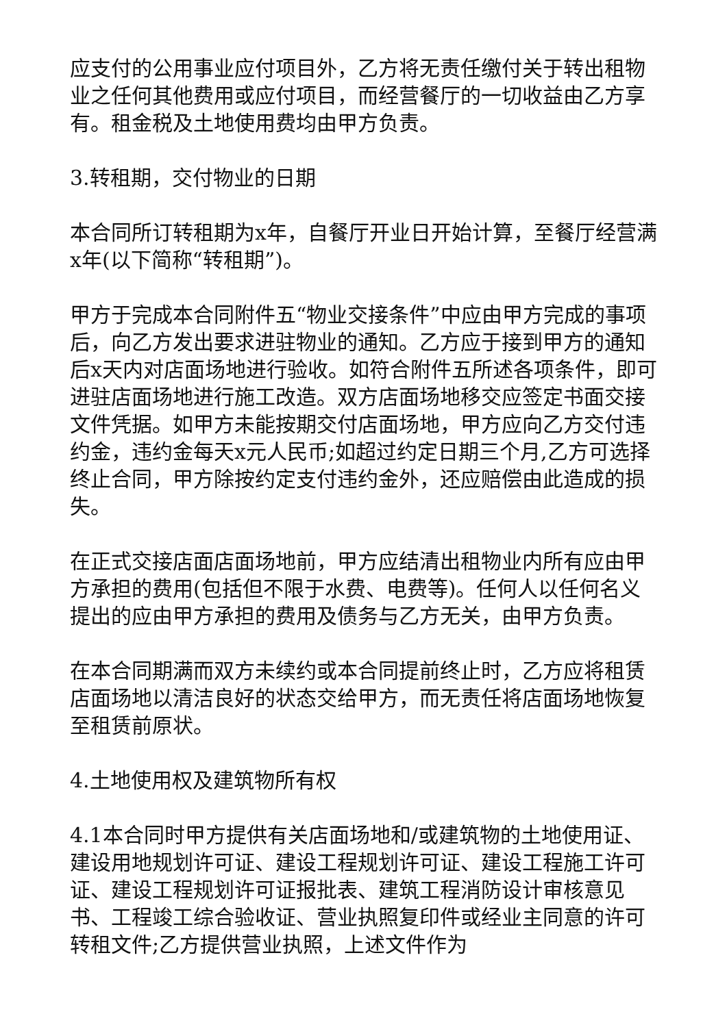应支付的公用事业应付项目外，乙方将无责任缴付关于转出租物业之任何其他费用或应付项目，而经营餐厅的一切收益由乙方享有。租金税及土地使用费均由甲方负责。
3.转租期，交付物业的日期
本合同所订转租期为x年，自餐厅开业日开始计算，至餐厅经营满x年(以下简称“转租期”)。
甲方于完成本合同附件五“物业交接条件”中应由甲方完成的事项后，向乙方发出要求进驻物业的通知。乙方应于接到甲方的通知后x天内对店面场地进行验收。如符合附件五所述各项条件，即可进驻店面场地进行施工改造。双方店面场地移交应签定书面交接文件凭据。如甲方未能按期交付店面场地，甲方应向乙方交付违约金，违约金每天x元人民币;如超过约定日期三个月,乙方可选择终止合同，甲方除按约定支付违约金外，还应赔偿由此造成的损失。
在正式交接店面店面场地前，甲方应结清出租物业内所有应由甲方承担的费用(包括但不限于水费、电费等)。任何人以任何名义提出的应由甲方承担的费用及债务与乙方无关，由甲方负责。
在本合同期满而双方未续约或本合同提前终止时，乙方应将租赁店面场地以清洁良好的状态交给甲方，而无责任将店面场地恢复至租赁前原状。
4.土地使用权及建筑物所有权
4.1本合同时甲方提供有关店面场地和/或建筑物的土地使用证、建设用地规划许可证、建设工程规划许可证、建设工程施工许可证、建设工程规划许可证报批表、建筑工程消防设计审核意见书、工程竣工综合验收证、营业执照复印件或经业主同意的许可转租文件;乙方提供营业执照，上述文件作为